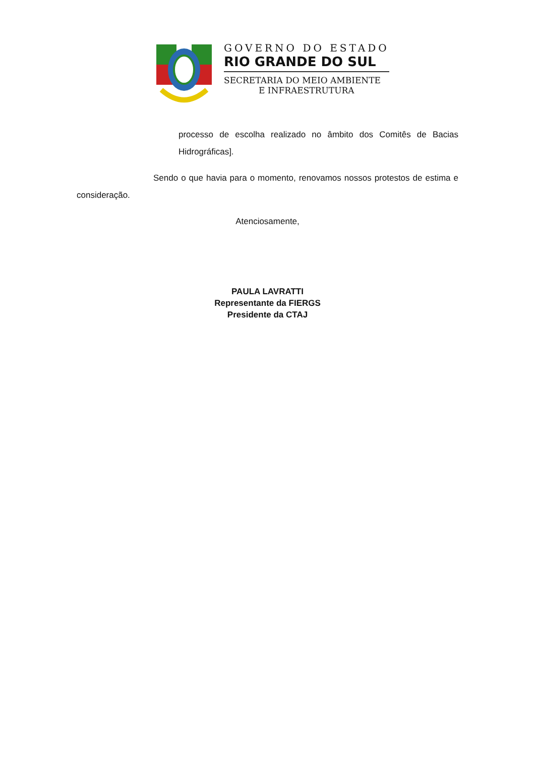GOVERNO DO ESTADO
RIO GRANDE DO SUL
SECRETARIA DO MEIO AMBIENTE
E INFRAESTRUTURA
processo de escolha realizado no âmbito dos Comitês de Bacias Hidrográficas].
Sendo o que havia para o momento, renovamos nossos protestos de estima e consideração.
Atenciosamente,
PAULA LAVRATTI
Representante da FIERGS
Presidente da CTAJ